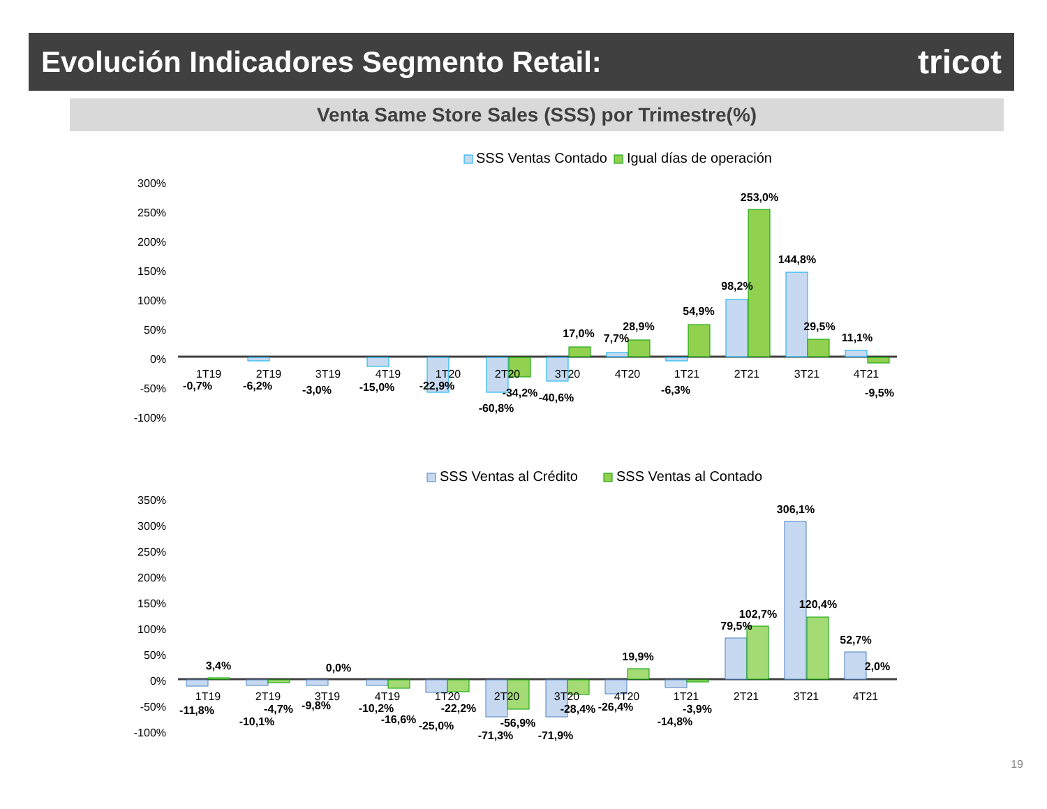Evolución Indicadores Segmento Retail:
tricot
Venta Same Store Sales (SSS) por Trimestre(%)
300%
250%
200%
150%
100%
50%
0%
-50%
-100%
SSS Ventas Contado
Igual días de operación
1T19
2T19
3T19
4T19
1T20
2T20
3T20
4T20
1T21
2T21
3T21
4T21
-0,7%
-6,2%
-3,0%
-15,0%
-22,9%
-60,8%
-34,2%
-40,6%
17,0%
7,7%
28,9%
-6,3%
54,9%
98,2%
253,0%
144,8%
29,5%
11,1%
-9,5%
350%
300%
250%
200%
150%
100%
50%
0%
-50%
-100%
SSS Ventas al Crédito
SSS Ventas al Contado
1T19
2T19
3T19
4T19
1T20
2T20
3T20
4T20
1T21
2T21
3T21
4T21
-11,8%
3,4%
-10,1%
-4,7%
-9,8%
0,0%
-10,2%
-16,6%
-25,0%
-22,2%
-71,3%
-56,9%
-71,9%
-28,4%
-26,4%
19,9%
-14,8%
-3,9%
79,5%
102,7%
306,1%
120,4%
52,7%
2,0%
19